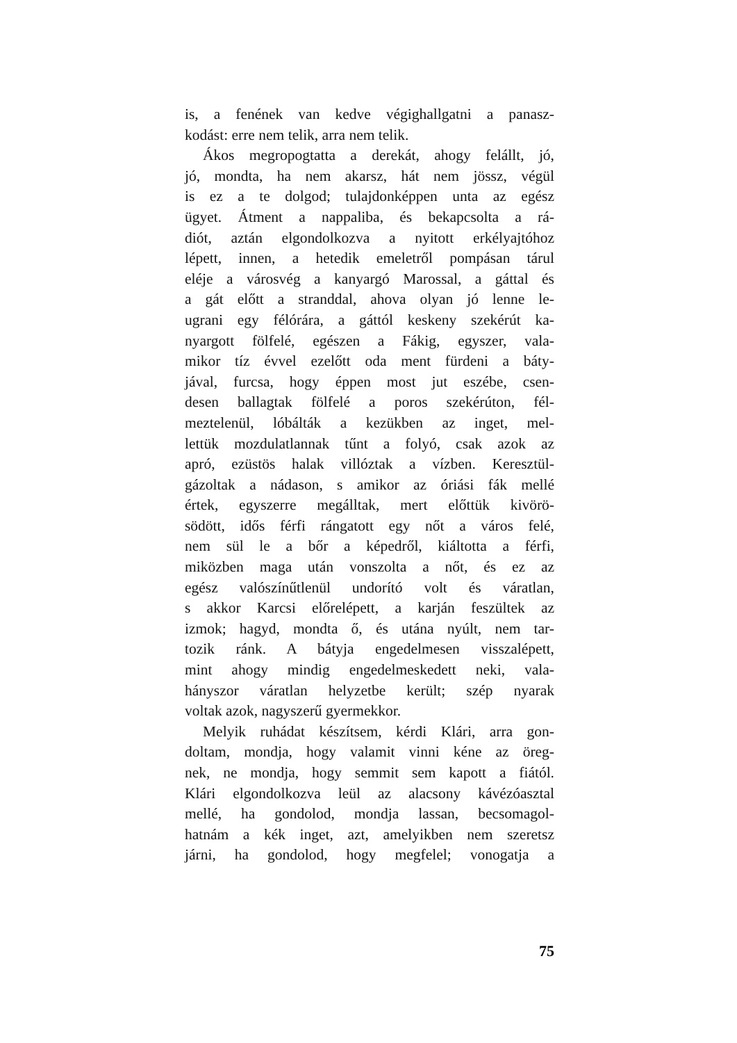is, a fenének van kedve végighallgatni a panasz-
kodást: erre nem telik, arra nem telik.
Ákos megropogtatta a derekát, ahogy felállt, jó,
jó, mondta, ha nem akarsz, hát nem jössz, végül
is ez a te dolgod; tulajdonképpen unta az egész
ügyet. Átment a nappaliba, és bekapcsolta a rá-
diót, aztán elgondolkozva a nyitott erkélyajtóhoz
lépett, innen, a hetedik emeletről pompásan tárul
eléje a városvég a kanyargó Marossal, a gáttal és
a gát előtt a stranddal, ahova olyan jó lenne le-
ugrani egy félórára, a gáttól keskeny szekérút ka-
nyargott fölfelé, egészen a Fákig, egyszer, vala-
mikor tíz évvel ezelőtt oda ment fürdeni a báty-
jával, furcsa, hogy éppen most jut eszébe, csen-
desen ballagtak fölfelé a poros szekérúton, fél-
meztelenül, lóbálták a kezükben az inget, mel-
lettük mozdulatlannak tűnt a folyó, csak azok az
apró, ezüstös halak villóztak a vízben. Keresztül-
gázoltak a nádason, s amikor az óriási fák mellé
értek, egyszerre megálltak, mert előttük kivörö-
södött, idős férfi rángatott egy nőt a város felé,
nem sül le a bőr a képedről, kiáltotta a férfi,
miközben maga után vonszolta a nőt, és ez az
egész valószínűtlenül undorító volt és váratlan,
s akkor Karcsi előrelépett, a karján feszültek az
izmok; hagyd, mondta ő, és utána nyúlt, nem tar-
tozik ránk. A bátyja engedelmesen visszalépett,
mint ahogy mindig engedelmeskedett neki, vala-
hányszor váratlan helyzetbe került; szép nyarak
voltak azok, nagyszerű gyermekkor.
Melyik ruhádat készítsem, kérdi Klári, arra gon-
doltam, mondja, hogy valamit vinni kéne az öreg-
nek, ne mondja, hogy semmit sem kapott a fiától.
Klári elgondolkozva leül az alacsony kávézóasztal
mellé, ha gondolod, mondja lassan, becsomagol-
hatnám a kék inget, azt, amelyikben nem szeretsz
járni, ha gondolod, hogy megfelel; vonogatja a
75